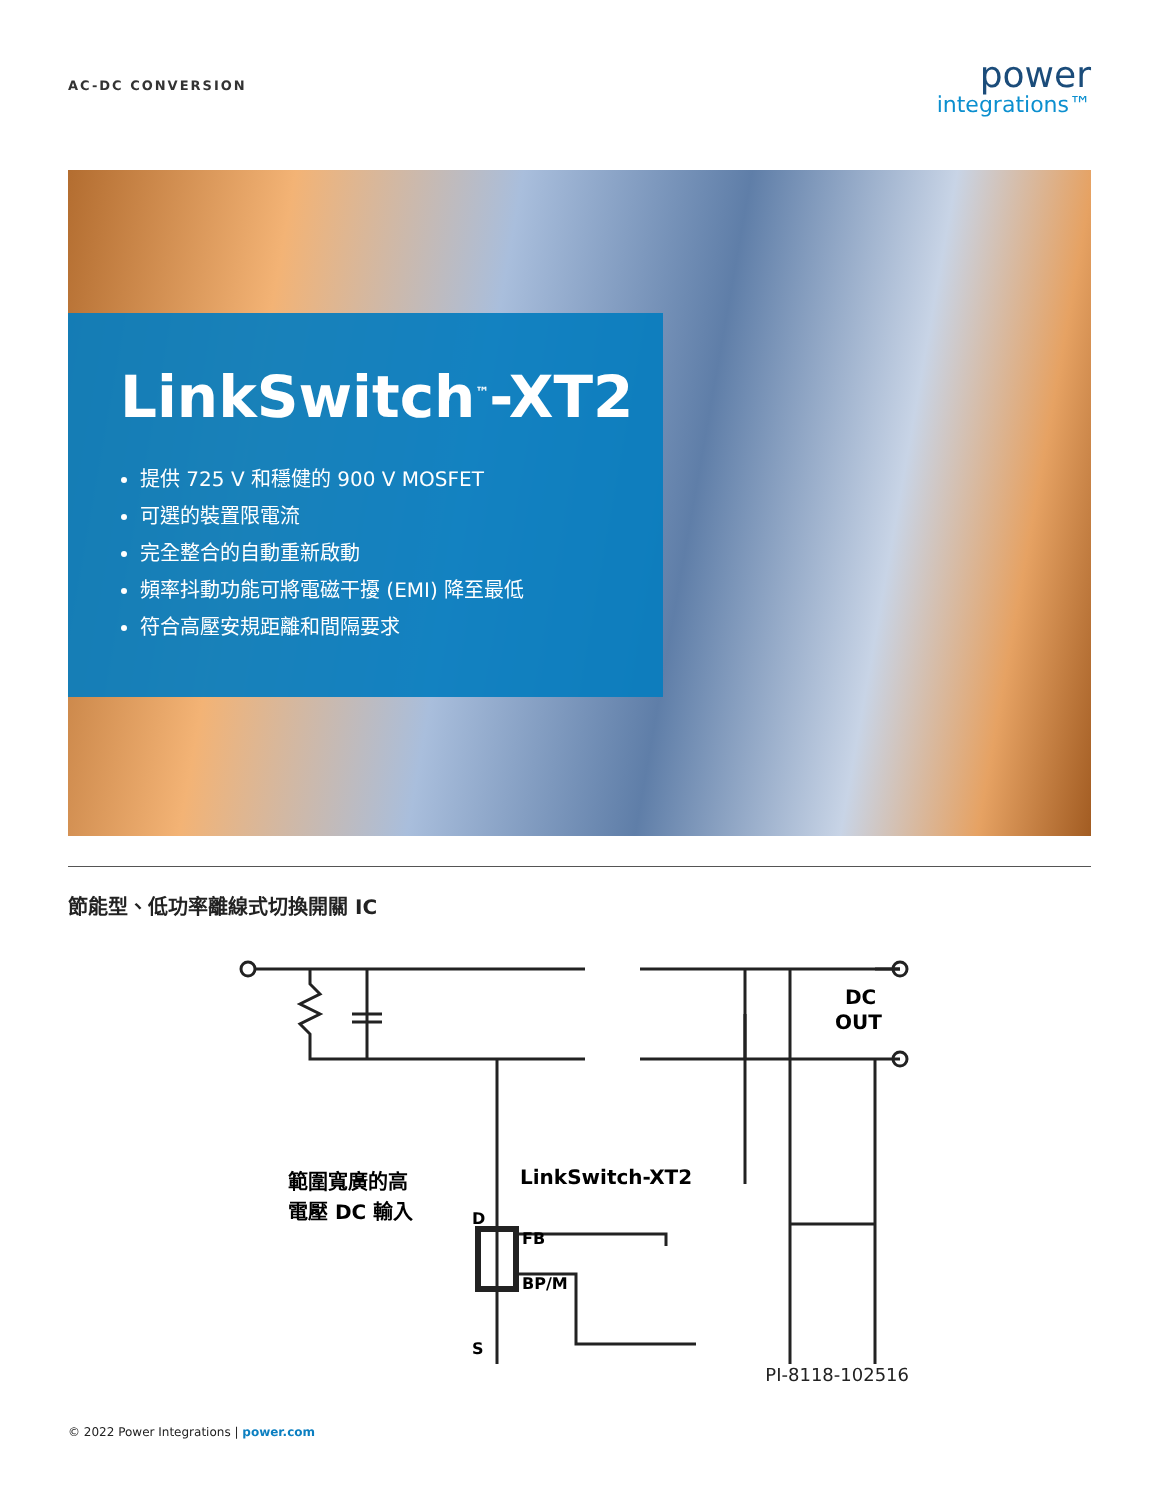AC-DC CONVERSION
power
integrations™
LinkSwitch<sup>™</sup>-XT2
提供 725 V 和穩健的 900 V MOSFET
可選的裝置限電流
完全整合的自動重新啟動
頻率抖動功能可將電磁干擾 (EMI) 降至最低
符合高壓安規距離和間隔要求
節能型、低功率離線式切換開關 IC
範圍寬廣的高
電壓 DC 輸入
LinkSwitch-XT2
D
FB
BP/M
S
DC
OUT
PI-8118-102516
© 2022 Power Integrations | power.com